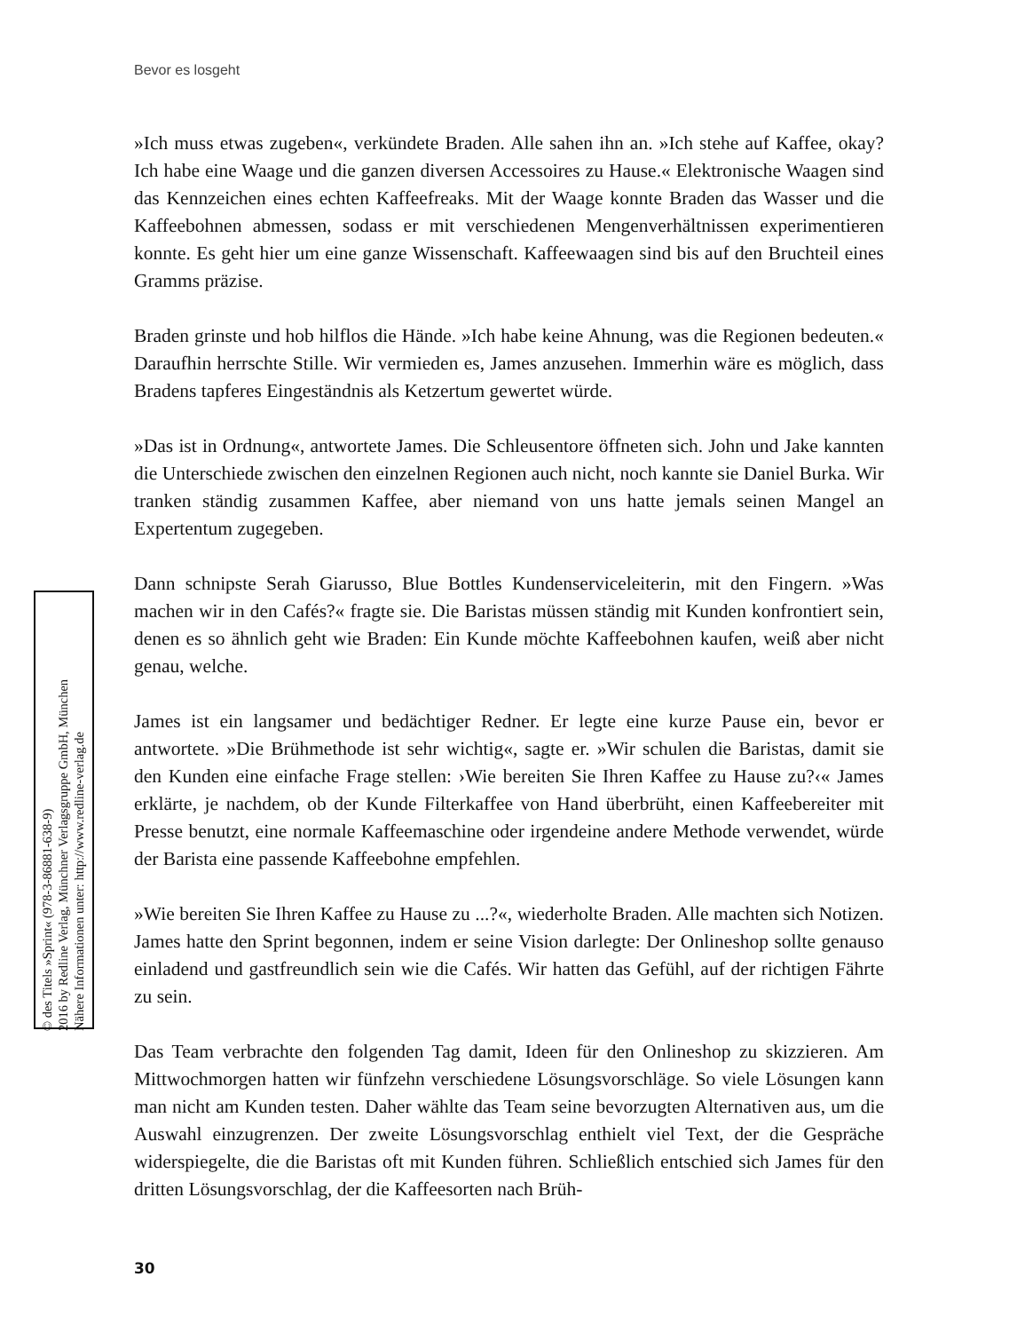Bevor es losgeht
© des Titels »Sprint« (978-3-86881-638-9)
2016 by Redline Verlag, Münchner Verlagsgruppe GmbH, München
Nähere Informationen unter: http://www.redline-verlag.de
»Ich muss etwas zugeben«, verkündete Braden. Alle sahen ihn an. »Ich stehe auf Kaffee, okay? Ich habe eine Waage und die ganzen diversen Accessoires zu Hause.« Elektronische Waagen sind das Kennzeichen eines echten Kaffeefreaks. Mit der Waage konnte Braden das Wasser und die Kaffeebohnen abmessen, sodass er mit verschiedenen Mengenverhältnissen experimentieren konnte. Es geht hier um eine ganze Wissenschaft. Kaffeewaagen sind bis auf den Bruchteil eines Gramms präzise.
Braden grinste und hob hilflos die Hände. »Ich habe keine Ahnung, was die Regionen bedeuten.« Daraufhin herrschte Stille. Wir vermieden es, James anzusehen. Immerhin wäre es möglich, dass Bradens tapferes Eingeständnis als Ketzertum gewertet würde.
»Das ist in Ordnung«, antwortete James. Die Schleusentore öffneten sich. John und Jake kannten die Unterschiede zwischen den einzelnen Regionen auch nicht, noch kannte sie Daniel Burka. Wir tranken ständig zusammen Kaffee, aber niemand von uns hatte jemals seinen Mangel an Expertentum zugegeben.
Dann schnipste Serah Giarusso, Blue Bottles Kundenserviceleiterin, mit den Fingern. »Was machen wir in den Cafés?« fragte sie. Die Baristas müssen ständig mit Kunden konfrontiert sein, denen es so ähnlich geht wie Braden: Ein Kunde möchte Kaffeebohnen kaufen, weiß aber nicht genau, welche.
James ist ein langsamer und bedächtiger Redner. Er legte eine kurze Pause ein, bevor er antwortete. »Die Brühmethode ist sehr wichtig«, sagte er. »Wir schulen die Baristas, damit sie den Kunden eine einfache Frage stellen: ›Wie bereiten Sie Ihren Kaffee zu Hause zu?‹« James erklärte, je nachdem, ob der Kunde Filterkaffee von Hand überbrüht, einen Kaffeebereiter mit Presse benutzt, eine normale Kaffeemaschine oder irgendeine andere Methode verwendet, würde der Barista eine passende Kaffeebohne empfehlen.
»Wie bereiten Sie Ihren Kaffee zu Hause zu ...?«, wiederholte Braden. Alle machten sich Notizen. James hatte den Sprint begonnen, indem er seine Vision darlegte: Der Onlineshop sollte genauso einladend und gastfreundlich sein wie die Cafés. Wir hatten das Gefühl, auf der richtigen Fährte zu sein.
Das Team verbrachte den folgenden Tag damit, Ideen für den Onlineshop zu skizzieren. Am Mittwochmorgen hatten wir fünfzehn verschiedene Lösungsvorschläge. So viele Lösungen kann man nicht am Kunden testen. Daher wählte das Team seine bevorzugten Alternativen aus, um die Auswahl einzugrenzen. Der zweite Lösungsvorschlag enthielt viel Text, der die Gespräche widerspiegelte, die die Baristas oft mit Kunden führen. Schließlich entschied sich James für den dritten Lösungsvorschlag, der die Kaffeesorten nach Brüh-
30